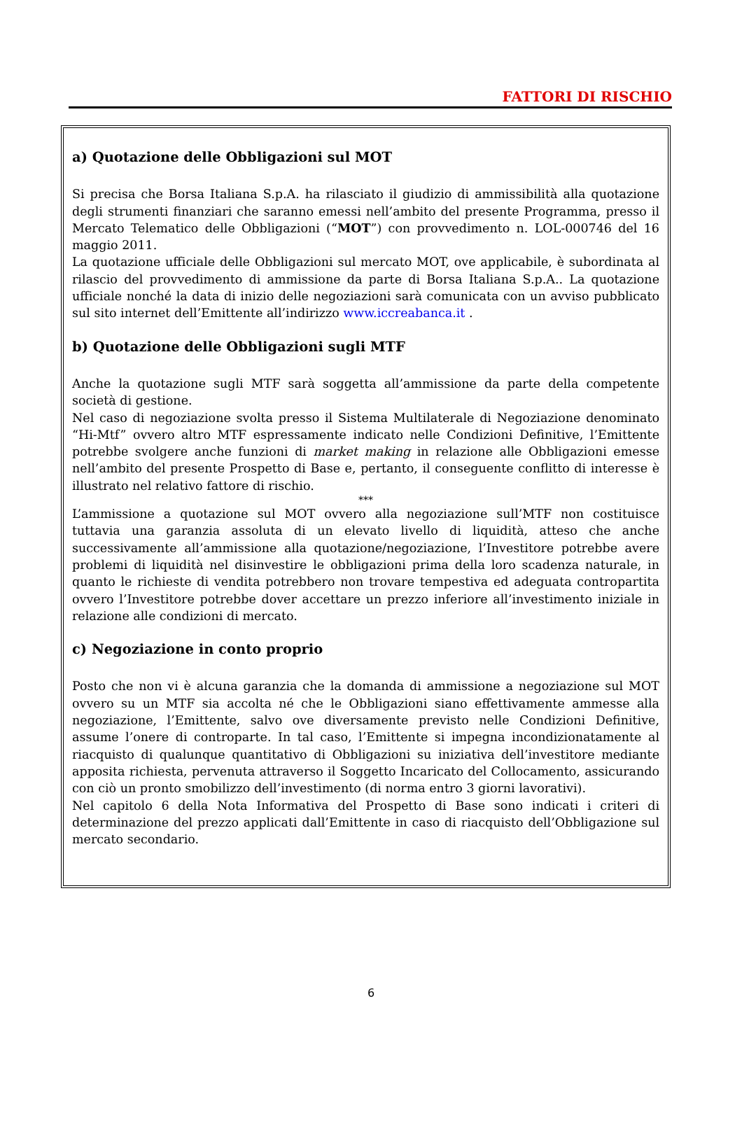FATTORI DI RISCHIO
a) Quotazione delle Obbligazioni sul MOT
Si precisa che Borsa Italiana S.p.A. ha rilasciato il giudizio di ammissibilità alla quotazione degli strumenti finanziari che saranno emessi nell’ambito del presente Programma, presso il Mercato Telematico delle Obbligazioni (“MOT”) con provvedimento n. LOL-000746 del 16 maggio 2011.
La quotazione ufficiale delle Obbligazioni sul mercato MOT, ove applicabile, è subordinata al rilascio del provvedimento di ammissione da parte di Borsa Italiana S.p.A.. La quotazione ufficiale nonché la data di inizio delle negoziazioni sarà comunicata con un avviso pubblicato sul sito internet dell’Emittente all’indirizzo www.iccreabanca.it .
b) Quotazione delle Obbligazioni sugli MTF
Anche la quotazione sugli MTF sarà soggetta all’ammissione da parte della competente società di gestione.
Nel caso di negoziazione svolta presso il Sistema Multilaterale di Negoziazione denominato “Hi-Mtf” ovvero altro MTF espressamente indicato nelle Condizioni Definitive, l’Emittente potrebbe svolgere anche funzioni di market making in relazione alle Obbligazioni emesse nell’ambito del presente Prospetto di Base e, pertanto, il conseguente conflitto di interesse è illustrato nel relativo fattore di rischio.
***
L’ammissione a quotazione sul MOT ovvero alla negoziazione sull’MTF non costituisce tuttavia una garanzia assoluta di un elevato livello di liquidità, atteso che anche successivamente all’ammissione alla quotazione/negoziazione, l’Investitore potrebbe avere problemi di liquidità nel disinvestire le obbligazioni prima della loro scadenza naturale, in quanto le richieste di vendita potrebbero non trovare tempestiva ed adeguata contropartita ovvero l’Investitore potrebbe dover accettare un prezzo inferiore all’investimento iniziale in relazione alle condizioni di mercato.
c) Negoziazione in conto proprio
Posto che non vi è alcuna garanzia che la domanda di ammissione a negoziazione sul MOT ovvero su un MTF sia accolta né che le Obbligazioni siano effettivamente ammesse alla negoziazione, l’Emittente, salvo ove diversamente previsto nelle Condizioni Definitive, assume l’onere di controparte. In tal caso, l’Emittente si impegna incondizionatamente al riacquisto di qualunque quantitativo di Obbligazioni su iniziativa dell’investitore mediante apposita richiesta, pervenuta attraverso il Soggetto Incaricato del Collocamento, assicurando con ciò un pronto smobilizzo dell’investimento (di norma entro 3 giorni lavorativi).
Nel capitolo 6 della Nota Informativa del Prospetto di Base sono indicati i criteri di determinazione del prezzo applicati dall’Emittente in caso di riacquisto dell’Obbligazione sul mercato secondario.
6